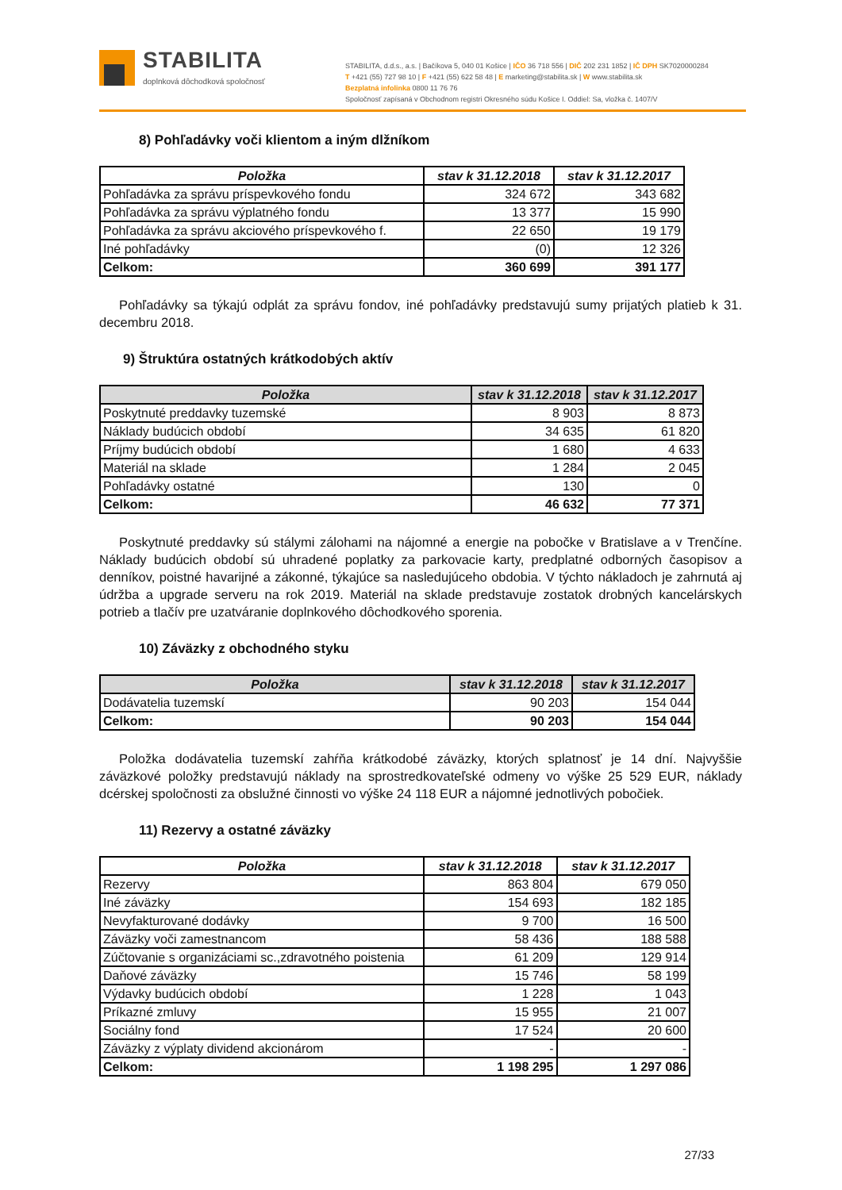STABILITA
doplnková dôchodková spoločnosť
STABILITA, d.d.s., a.s. | Bačíkova 5, 040 01 Košice | IČO 36 718 556 | DIČ 202 231 1852 | IČ DPH SK7020000284
T +421 (55) 727 98 10 | F +421 (55) 622 58 48 | E marketing@stabilita.sk | W www.stabilita.sk
Bezplatná infolinka 0800 11 76 76
Spoločnosť zapísaná v Obchodnom registri Okresného súdu Košice I. Oddiel: Sa, vložka č. 1407/V
8) Pohľadávky voči klientom a iným dlžníkom
| Položka | stav k 31.12.2018 | stav k 31.12.2017 |
| --- | --- | --- |
| Pohľadávka za správu príspevkového fondu | 324 672 | 343 682 |
| Pohľadávka za správu výplatného fondu | 13 377 | 15 990 |
| Pohľadávka za správu akciového príspevkového f. | 22 650 | 19 179 |
| Iné pohľadávky | (0) | 12 326 |
| Celkom: | 360 699 | 391 177 |
Pohľadávky sa týkajú odplát za správu fondov, iné pohľadávky predstavujú sumy prijatých platieb k 31. decembru 2018.
9) Štruktúra ostatných krátkodobých aktív
| Položka | stav k 31.12.2018 | stav k 31.12.2017 |
| --- | --- | --- |
| Poskytnuté preddavky tuzemské | 8 903 | 8 873 |
| Náklady budúcich období | 34 635 | 61 820 |
| Príjmy budúcich období | 1 680 | 4 633 |
| Materiál na sklade | 1 284 | 2 045 |
| Pohľadávky ostatné | 130 | 0 |
| Celkom: | 46 632 | 77 371 |
Poskytnuté preddavky sú stálymi zálohami na nájomné a energie na pobočke v Bratislave a v Trenčíne. Náklady budúcich období sú uhradené poplatky za parkovacie karty, predplatné odborných časopisov a denníkov, poistné havarijné a zákonné, týkajúce sa nasledujúceho obdobia. V týchto nákladoch je zahrnutá aj údržba a upgrade serveru na rok 2019. Materiál na sklade predstavuje zostatok drobných kancelárskych potrieb a tlačív pre uzatváranie doplnkového dôchodkového sporenia.
10) Záväzky z obchodného styku
| Položka | stav k 31.12.2018 | stav k 31.12.2017 |
| --- | --- | --- |
| Dodávatelia tuzemskí | 90 203 | 154 044 |
| Celkom: | 90 203 | 154 044 |
Položka dodávatelia tuzemskí zahŕňa krátkodobé záväzky, ktorých splatnosť je 14 dní. Najvyššie záväzkové položky predstavujú náklady na sprostredkovateľské odmeny vo výške 25 529 EUR, náklady dcérskej spoločnosti za obslužné činnosti vo výške 24 118 EUR a nájomné jednotlivých pobočiek.
11) Rezervy a ostatné záväzky
| Položka | stav k 31.12.2018 | stav k 31.12.2017 |
| --- | --- | --- |
| Rezervy | 863 804 | 679 050 |
| Iné záväzky | 154 693 | 182 185 |
| Nevyfakturované dodávky | 9 700 | 16 500 |
| Záväzky voči zamestnancom | 58 436 | 188 588 |
| Zúčtovanie s organizáciami sc.,zdravotného poistenia | 61 209 | 129 914 |
| Daňové záväzky | 15 746 | 58 199 |
| Výdavky budúcich období | 1 228 | 1 043 |
| Príkazné zmluvy | 15 955 | 21 007 |
| Sociálny fond | 17 524 | 20 600 |
| Záväzky z výplaty dividend akcionárom | - | - |
| Celkom: | 1 198 295 | 1 297 086 |
27/33